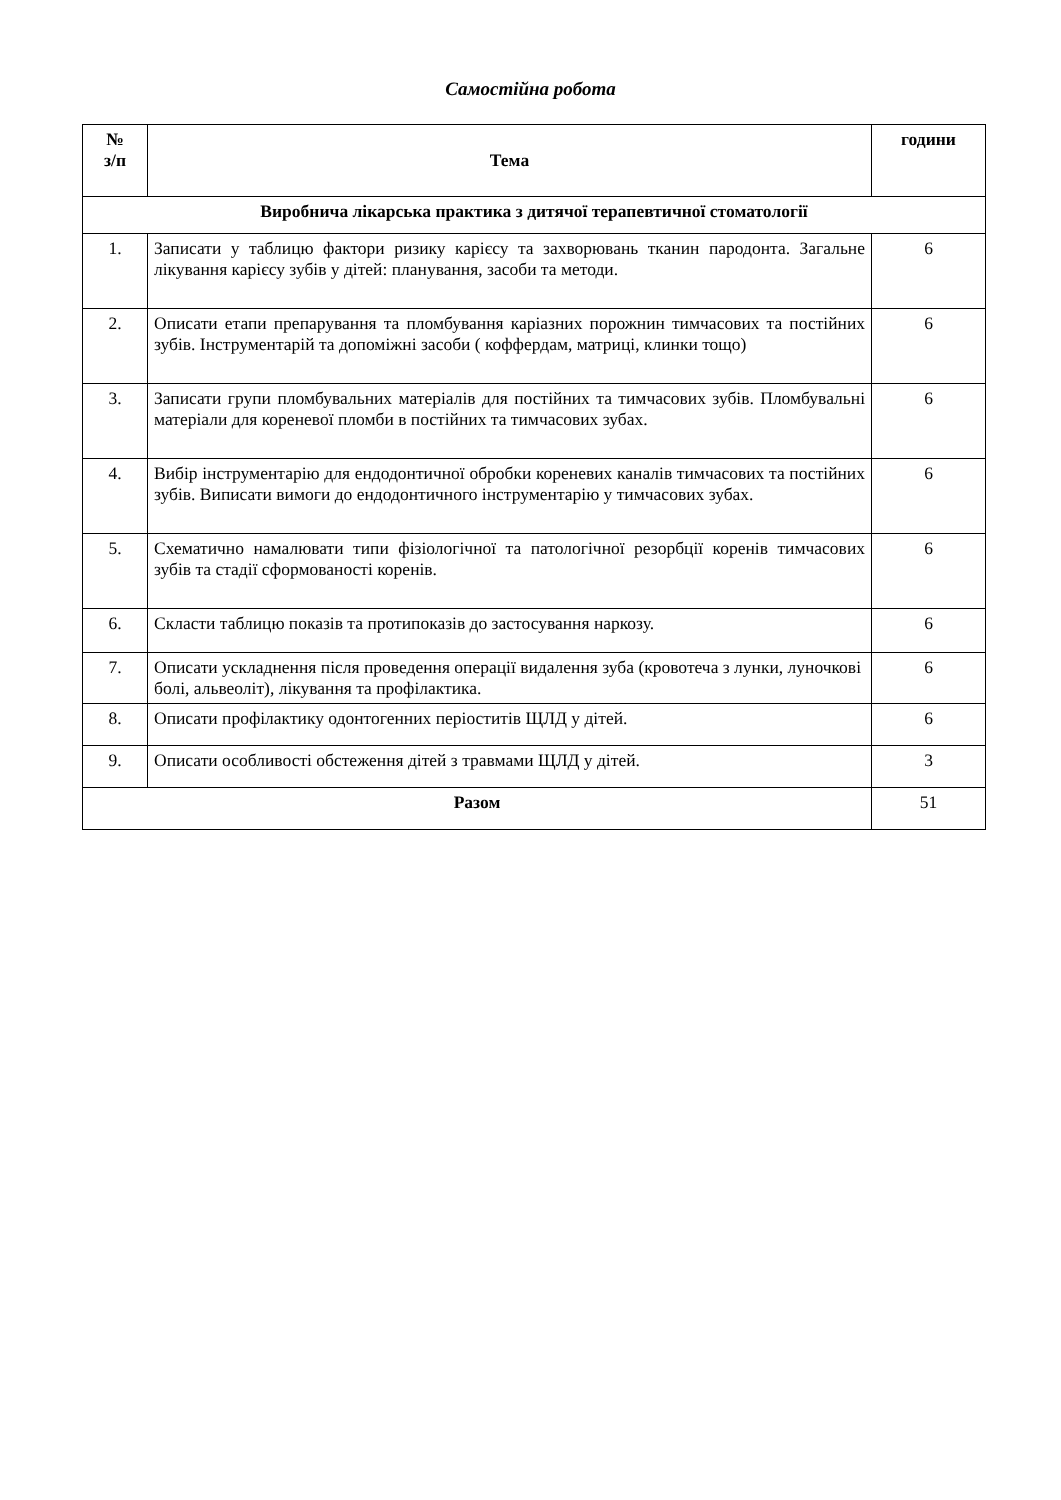Самостійна робота
| № з/п | Тема | години |
| --- | --- | --- |
| Виробнича лікарська практика з дитячої терапевтичної стоматології | | |
| 1. | Записати у таблицю фактори ризику карієсу та захворювань тканин пародонта. Загальне лікування карієсу зубів у дітей: планування, засоби та методи. | 6 |
| 2. | Описати етапи препарування та пломбування каріазних порожнин тимчасових та постійних зубів. Інструментарій та допоміжні засоби ( коффердам, матриці, клинки тощо) | 6 |
| 3. | Записати групи пломбувальних матеріалів для постійних та тимчасових зубів. Пломбувальні матеріали для кореневої пломби в постійних та тимчасових зубах. | 6 |
| 4. | Вибір інструментарію для ендодонтичної обробки кореневих каналів тимчасових та постійних зубів. Виписати вимоги до ендодонтичного інструментарію у тимчасових зубах. | 6 |
| 5. | Схематично намалювати типи фізіологічної та патологічної резорбції коренів тимчасових зубів та стадії сформованості коренів. | 6 |
| 6. | Скласти таблицю показів та протипоказів до застосування наркозу. | 6 |
| 7. | Описати ускладнення після проведення операції видалення зуба (кровотеча з лунки, луночкові болі, альвеоліт), лікування та профілактика. | 6 |
| 8. | Описати профілактику одонтогенних періоститів ЩЛД у дітей. | 6 |
| 9. | Описати особливості обстеження дітей з травмами ЩЛД у дітей. | 3 |
| Разом | | 51 |